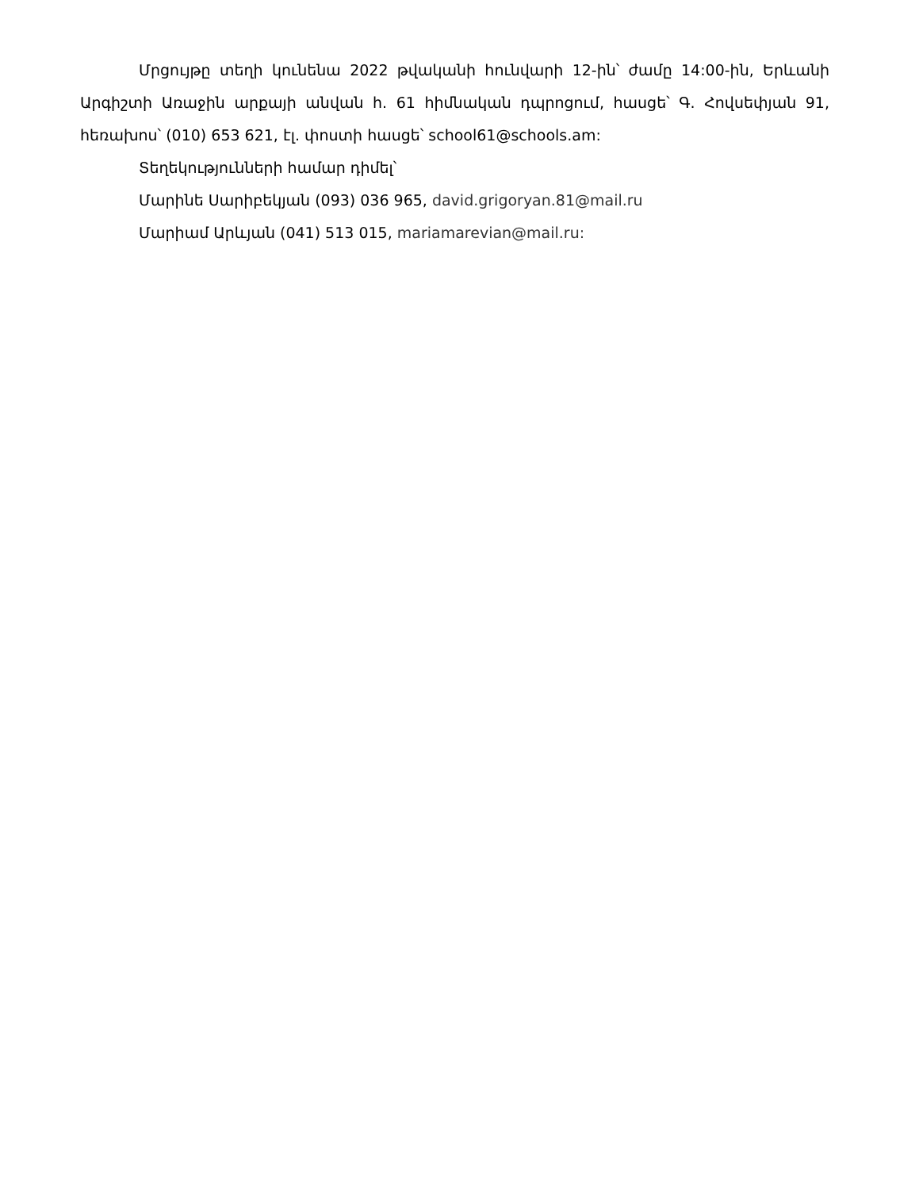Մրցույթը տեղի կունենա 2022 թվականի հունվարի 12-ին՝ ժամը 14:00-ին, Երևանի Արգիշտի Առաջին արքայի անվան հ. 61 հիմնական դպրոցում, հասցե՝ Գ. Հովսեփյան 91, հեռախոս՝ (010) 653 621, էլ. փոստի հասցե՝ school61@schools.am:
Տեղեկությունների համար դիմել՝
Մարինե Սարիբեկյան (093) 036 965, david.grigoryan.81@mail.ru
Մարիամ Արևյան (041) 513 015, mariamarevian@mail.ru: